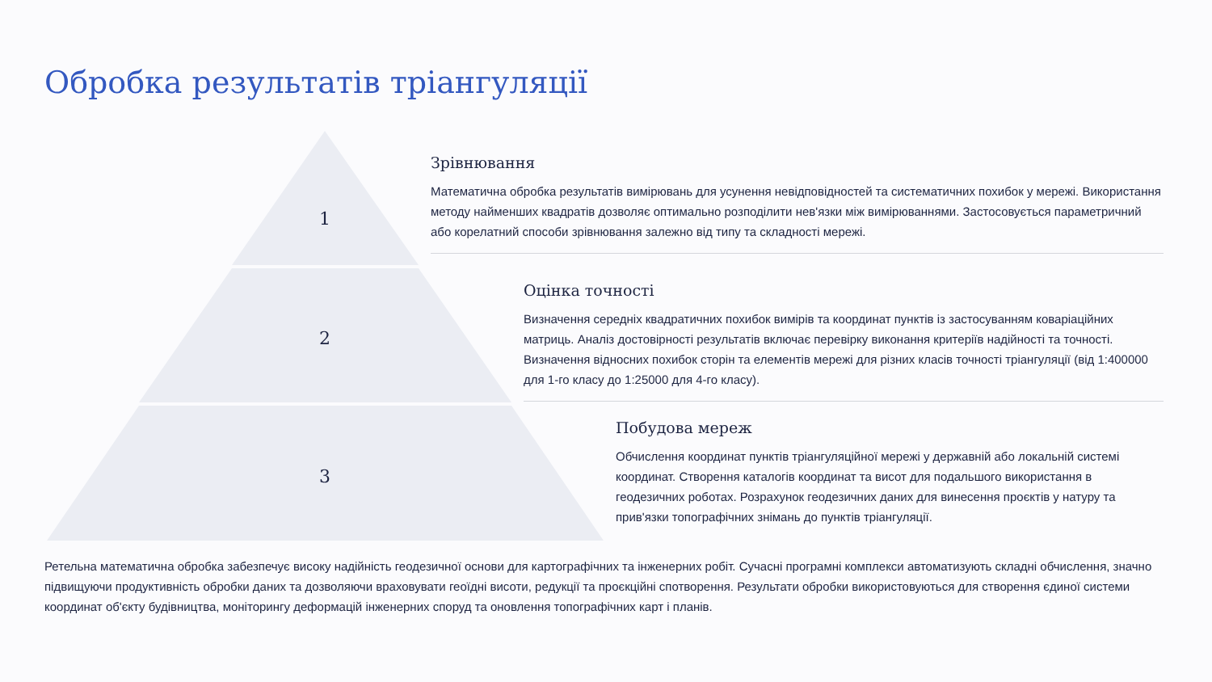Обробка результатів тріангуляції
1
2
3
Зрівнювання
Математична обробка результатів вимірювань для усунення невідповідностей та систематичних похибок у мережі. Використання методу найменших квадратів дозволяє оптимально розподілити нев'язки між вимірюваннями. Застосовується параметричний або корелатний способи зрівнювання залежно від типу та складності мережі.
Оцінка точності
Визначення середніх квадратичних похибок вимірів та координат пунктів із застосуванням коваріаційних матриць. Аналіз достовірності результатів включає перевірку виконання критеріїв надійності та точності. Визначення відносних похибок сторін та елементів мережі для різних класів точності тріангуляції (від 1:400000 для 1-го класу до 1:25000 для 4-го класу).
Побудова мереж
Обчислення координат пунктів тріангуляційної мережі у державній або локальній системі координат. Створення каталогів координат та висот для подальшого використання в геодезичних роботах. Розрахунок геодезичних даних для винесення проєктів у натуру та прив'язки топографічних знімань до пунктів тріангуляції.
Ретельна математична обробка забезпечує високу надійність геодезичної основи для картографічних та інженерних робіт. Сучасні програмні комплекси автоматизують складні обчислення, значно підвищуючи продуктивність обробки даних та дозволяючи враховувати геоїдні висоти, редукції та проєкційні спотворення. Результати обробки використовуються для створення єдиної системи координат об'єкту будівництва, моніторингу деформацій інженерних споруд та оновлення топографічних карт і планів.